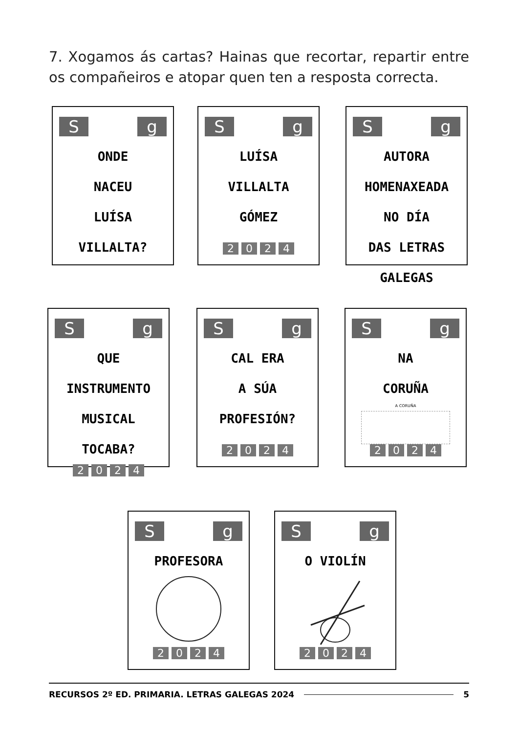7. Xogamos ás cartas? Hainas que recortar, repartir entre os compañeiros e atopar quen ten a resposta correcta.
Sg
ONDE
NACEU
LUÍSA
VILLALTA?
Sg
LUÍSA
VILLALTA
GÓMEZ
2024
Sg
AUTORA
HOMENAXEADA
NO DÍA
DAS LETRAS
GALEGAS
Sg
QUE
INSTRUMENTO
MUSICAL
TOCABA?
2024
Sg
CAL ERA
A SÚA
PROFESIÓN?
2024
Sg
NA
CORUÑA
A CORUÑA
2024
Sg
PROFESORA
2024
Sg
O VIOLÍN
2024
RECURSOS 2º ED. PRIMARIA. LETRAS GALEGAS 2024 5